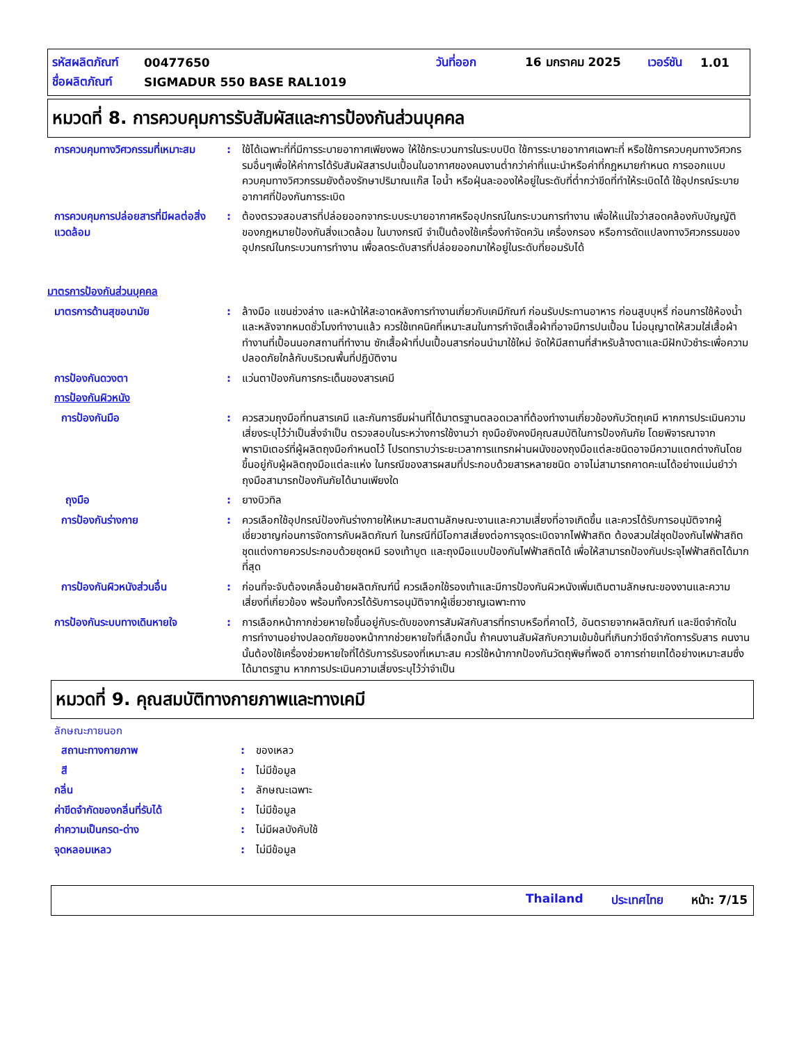รหัสผลิตภัณฑ์ 00477650 วันที่ออก 16 มกราคม 2025 เวอร์ชัน 1.01
ชื่อผลิตภัณฑ์ SIGMADUR 550 BASE RAL1019
หมวดที่ 8. การควบคุมการรับสัมผัสและการป้องกันส่วนบุคคล
การควบคุมทางวิศวกรรมที่เหมาะสม
: ใช้ได้เฉพาะที่ที่มีการระบายอากาศเพียงพอ ให้ใช้กระบวนการในระบบปิด ใช้การระบายอากาศเฉพาะที่ หรือใช้การควบคุมทางวิศวกรรมอื่นๆเพื่อให้ค่าการได้รับสัมผัสสารปนเปื้อนในอากาศของคนงานต่ำกว่าค่าที่แนะนำหรือค่าที่กฎหมายกำหนด การออกแบบควบคุมทางวิศวกรรมยังต้องรักษาปริมาณแก๊ส ไอน้ำ หรือฝุ่นละอองให้อยู่ในระดับที่ต่ำกว่าขีดที่ทำให้ระเบิดได้ ใช้อุปกรณ์ระบายอากาศที่ป้องกันการระเบิด
การควบคุมการปล่อยสารที่มีผลต่อสิ่งแวดล้อม
: ต้องตรวจสอบสารที่ปล่อยออกจากระบบระบายอากาศหรืออุปกรณ์ในกระบวนการทำงาน เพื่อให้แน่ใจว่าสอดคล้องกับบัญญัติของกฎหมายป้องกันสิ่งแวดล้อม ในบางกรณี จำเป็นต้องใช้เครื่องกำจัดควัน เครื่องกรอง หรือการดัดแปลงทางวิศวกรรมของอุปกรณ์ในกระบวนการทำงาน เพื่อลดระดับสารที่ปล่อยออกมาให้อยู่ในระดับที่ยอมรับได้
มาตรการป้องกันส่วนบุคคล
มาตรการด้านสุขอนามัย : ล้างมือ แขนช่วงล่าง และหน้าให้สะอาดหลังการทำงานเกี่ยวกับเคมีภัณฑ์ ก่อนรับประทานอาหาร ก่อนสูบบุหรี่ ก่อนการใช้ห้องน้ำ และหลังจากหมดชั่วโมงทำงานแล้ว ควรใช้เทคนิคที่เหมาะสมในการกำจัดเสื้อผ้าที่อาจมีการปนเปื้อน ไม่อนุญาตให้สวมใส่เสื้อผ้าทำงานที่เปื้อนนอกสถานที่ทำงาน ซักเสื้อผ้าที่ปนเปื้อนสารก่อนนำมาใช้ใหม่ จัดให้มีสถานที่สำหรับล้างตาและมีฝักบัวชำระเพื่อความปลอดภัยใกล้กับบริเวณพื้นที่ปฏิบัติงาน
การป้องกันดวงตา : แว่นตาป้องกันการกระเด็นของสารเคมี
การป้องกันผิวหนัง
การป้องกันมือ : ควรสวมถุงมือที่ทนสารเคมี และกันการซึมผ่านที่ได้มาตรฐานตลอดเวลาที่ต้องทำงานเกี่ยวข้องกับวัตถุเคมี หากการประเมินความเสี่ยงระบุไว้ว่าเป็นสิ่งจำเป็น ตรวจสอบในระหว่างการใช้งานว่า ถุงมือยังคงมีคุณสมบัติในการป้องกันภัย โดยพิจารณาจากพารามิเตอร์ที่ผู้ผลิตถุงมือกำหนดไว้ โปรดทราบว่าระยะเวลาการแทรกผ่านผนังของถุงมือแต่ละชนิดอาจมีความแตกต่างกันโดยขึ้นอยู่กับผู้ผลิตถุงมือแต่ละแห่ง ในกรณีของสารผสมที่ประกอบด้วยสารหลายชนิด อาจไม่สามารถคาดคะเนได้อย่างแม่นยำว่าถุงมือสามารถป้องกันภัยได้นานเพียงใด
ถุงมือ : ยางบิวทิล
การป้องกันร่างกาย : ควรเลือกใช้อุปกรณ์ป้องกันร่างกายให้เหมาะสมตามลักษณะงานและความเสี่ยงที่อาจเกิดขึ้น และควรได้รับการอนุมัติจากผู้เชี่ยวชาญก่อนการจัดการกับผลิตภัณฑ์ ในกรณีที่มีโอกาสเสี่ยงต่อการจุดระเบิดจากไฟฟ้าสถิต ต้องสวมใส่ชุดป้องกันไฟฟ้าสถิต ชุดแต่งกายควรประกอบด้วยชุดหมี รองเท้าบูต และถุงมือแบบป้องกันไฟฟ้าสถิตได้ เพื่อให้สามารถป้องกันประจุไฟฟ้าสถิตได้มากที่สุด
การป้องกันผิวหนังส่วนอื่น : ก่อนที่จะจับต้องเคลื่อนย้ายผลิตภัณฑ์นี้ ควรเลือกใช้รองเท้าและมีการป้องกันผิวหนังเพิ่มเติมตามลักษณะของงานและความเสี่ยงที่เกี่ยวข้อง พร้อมทั้งควรได้รับการอนุมัติจากผู้เชี่ยวชาญเฉพาะทาง
การป้องกันระบบทางเดินหายใจ : การเลือกหน้ากากช่วยหายใจขึ้นอยู่กับระดับของการสัมผัสกับสารที่ทราบหรือที่คาดไว้, อันตรายจากผลิตภัณฑ์ และขีดจำกัดในการทำงานอย่างปลอดภัยของหน้ากากช่วยหายใจที่เลือกนั้น ถ้าคนงานสัมผัสกับความเข้มข้นที่เกินกว่าขีดจำกัดการรับสาร คนงานนั้นต้องใช้เครื่องช่วยหายใจที่ได้รับการรับรองที่เหมาะสม ควรใช้หน้ากากป้องกันวัตถุพิษที่พอดี อาการถ่ายเทได้อย่างเหมาะสมซึ่งได้มาตรฐาน หากการประเมินความเสี่ยงระบุไว้ว่าจำเป็น
หมวดที่ 9. คุณสมบัติทางกายภาพและทางเคมี
ลักษณะภายนอก
สถานะทางกายภาพ : ของเหลว
สี : ไม่มีข้อมูล
กลิ่น : ลักษณะเฉพาะ
ค่าขีดจำกัดของกลิ่นที่รับได้ : ไม่มีข้อมูล
ค่าความเป็นกรด-ด่าง : ไม่มีผลบังคับใช้
จุดหลอมเหลว : ไม่มีข้อมูล
Thailand ประเทศไทย หน้า: 7/15